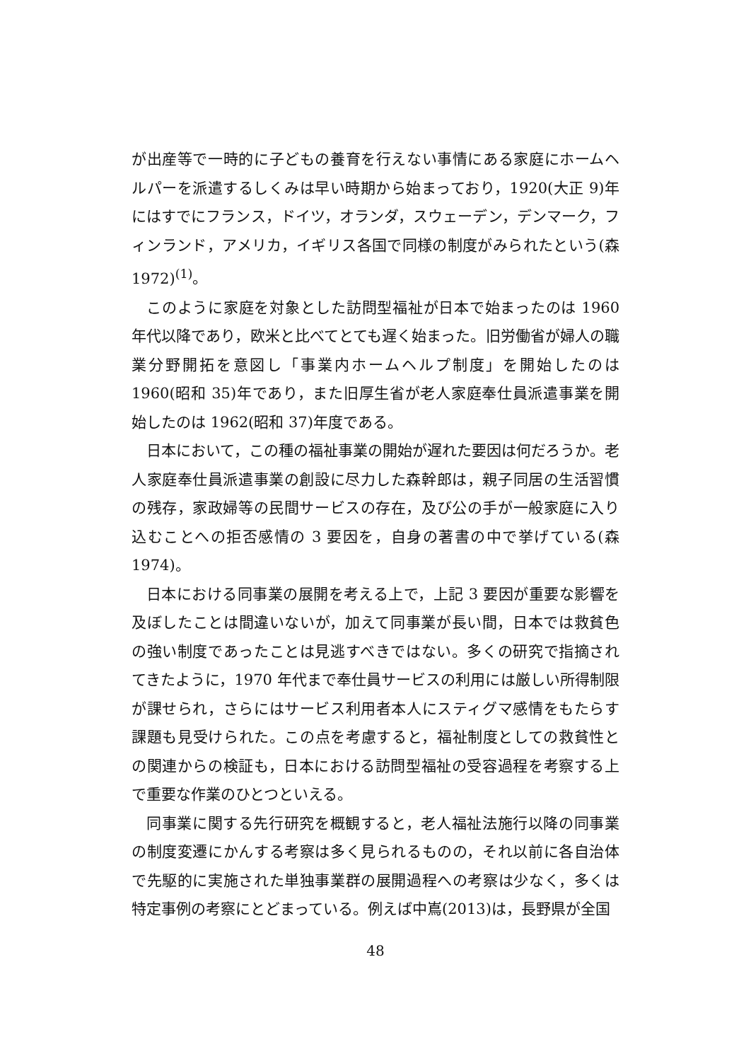が出産等で一時的に子どもの養育を行えない事情にある家庭にホームヘルパーを派遣するしくみは早い時期から始まっており，1920(大正 9)年にはすでにフランス，ドイツ，オランダ，スウェーデン，デンマーク，フィンランド，アメリカ，イギリス各国で同様の制度がみられたという(森 1972)<sup>(1)</sup>。
このように家庭を対象とした訪問型福祉が日本で始まったのは 1960 年代以降であり，欧米と比べてとても遅く始まった。旧労働省が婦人の職業分野開拓を意図し「事業内ホームヘルプ制度」を開始したのは 1960(昭和 35)年であり，また旧厚生省が老人家庭奉仕員派遣事業を開始したのは 1962(昭和 37)年度である。
日本において，この種の福祉事業の開始が遅れた要因は何だろうか。老人家庭奉仕員派遣事業の創設に尽力した森幹郎は，親子同居の生活習慣の残存，家政婦等の民間サービスの存在，及び公の手が一般家庭に入り込むことへの拒否感情の 3 要因を，自身の著書の中で挙げている(森 1974)。
日本における同事業の展開を考える上で，上記 3 要因が重要な影響を及ぼしたことは間違いないが，加えて同事業が長い間，日本では救貧色の強い制度であったことは見逃すべきではない。多くの研究で指摘されてきたように，1970 年代まで奉仕員サービスの利用には厳しい所得制限が課せられ，さらにはサービス利用者本人にスティグマ感情をもたらす課題も見受けられた。この点を考慮すると，福祉制度としての救貧性との関連からの検証も，日本における訪問型福祉の受容過程を考察する上で重要な作業のひとつといえる。
同事業に関する先行研究を概観すると，老人福祉法施行以降の同事業の制度変遷にかんする考察は多く見られるものの，それ以前に各自治体で先駆的に実施された単独事業群の展開過程への考察は少なく，多くは特定事例の考察にとどまっている。例えば中嶌(2013)は，長野県が全国
48